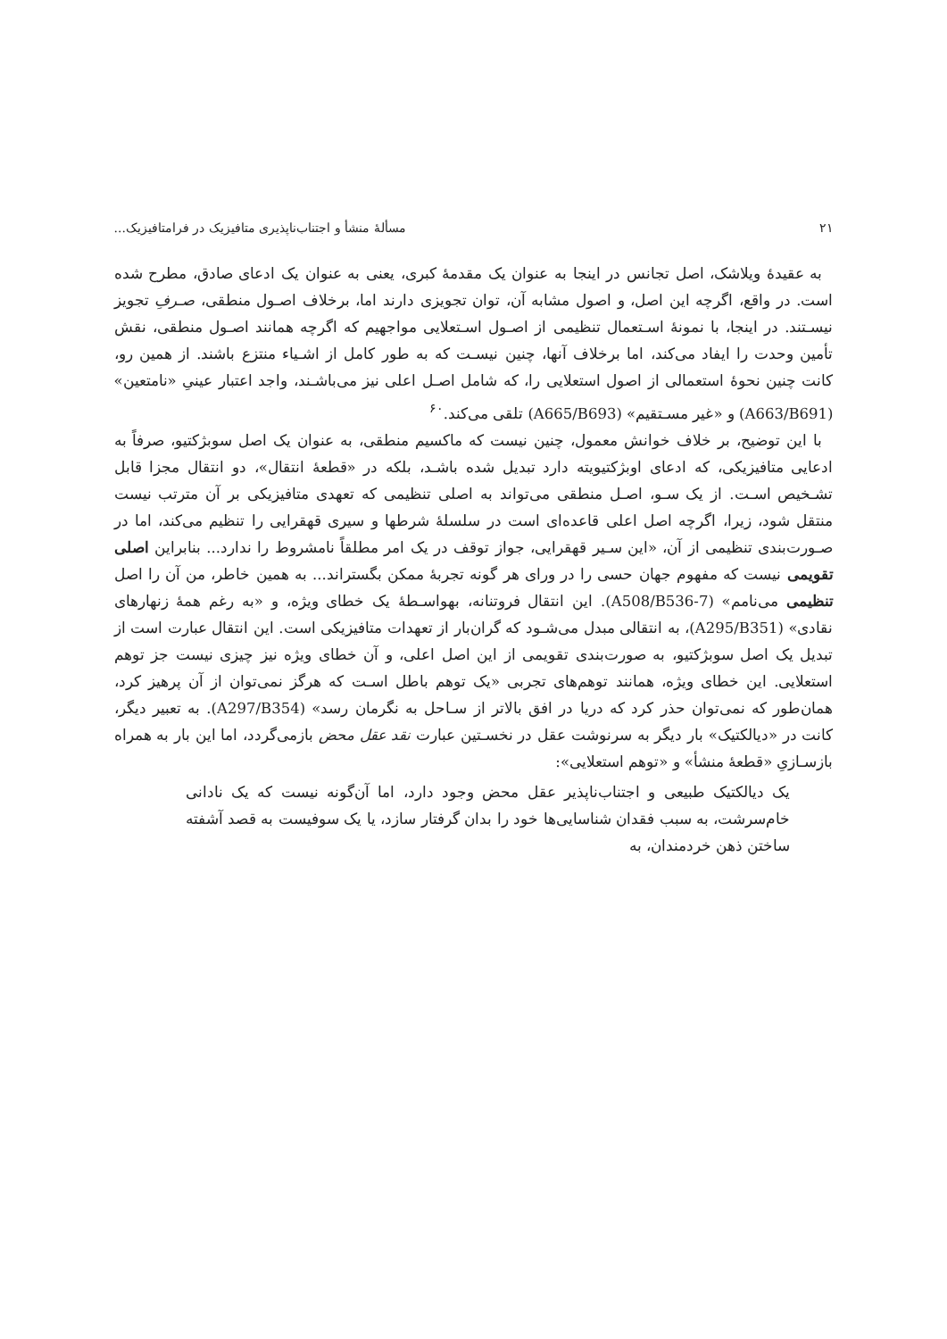۲۱ مسألهٔ منشأ و اجتناب‌ناپذیری متافیزیک در فرامتافیزیک...
به عقیدهٔ ویلاشک، اصل تجانس در اینجا به عنوان یک مقدمهٔ کبری، یعنی به عنوان یک ادعای صادق، مطرح شده است. در واقع، اگرچه این اصل، و اصول مشابه آن، توان تجویزی دارند اما، برخلاف اصـول منطقی، صـرفِ تجویز نیسـتند. در اینجا، با نمونهٔ اسـتعمال تنظیمی از اصـول اسـتعلایی مواجهیم که اگرچه همانند اصـول منطقی، نقش تأمین وحدت را ایفاد می‌کند، اما برخلاف آنها، چنین نیسـت که به طور کامل از اشـیاء منتزع باشند. از همین رو، کانت چنین نحوهٔ استعمالی از اصول استعلایی را، که شامل اصـل اعلی نیز می‌باشـند، واجد اعتبار عینیِ «نامتعین» (A663/B691) و «غیر مسـتقیم» (A665/B693) تلقی می‌کند.<sup>۶۰</sup>
با این توضیح، بر خلاف خوانش معمول، چنین نیست که ماکسیم منطقی، به عنوان یک اصل سوبژکتیو، صرفاً به ادعایی متافیزیکی، که ادعای اوبژکتیویته دارد تبدیل شده باشـد، بلکه در «قطعهٔ انتقال»، دو انتقال مجزا قابل تشـخیص اسـت. از یک سـو، اصـل منطقی می‌تواند به اصلی تنظیمی که تعهدی متافیزیکی بر آن مترتب نیست منتقل شود، زیرا، اگرچه اصل اعلی قاعده‌ای است در سلسلهٔ شرطها و سیری قهقرایی را تنظیم می‌کند، اما در صـورت‌بندی تنظیمی از آن، «این سـیر قهقرایی، جواز توقف در یک امر مطلقاً نامشروط را ندارد... بنابراین اصلی تقویمی نیست که مفهوم جهان حسی را در ورای هر گونه تجربهٔ ممکن بگستراند... به همین خاطر، من آن را اصل تنظیمی می‌نامم» (A508/B536-7). این انتقال فروتنانه، بهواسـطهٔ یک خطای ویژه، و «به رغم همهٔ زنهارهای نقادی» (A295/B351)، به انتقالی مبدل می‌شـود که گران‌بار از تعهدات متافیزیکی است. این انتقال عبارت است از تبدیل یک اصل سوبژکتیو، به صورت‌بندی تقویمی از این اصل اعلی، و آن خطای ویژه نیز چیزی نیست جز توهم استعلایی. این خطای ویژه، همانند توهم‌های تجربی «یک توهم باطل اسـت که هرگز نمی‌توان از آن پرهیز کرد، همان‌طور که نمی‌توان حذر کرد که دریا در افق بالاتر از سـاحل به نگرمان رسد» (A297/B354). به تعبیر دیگر، کانت در «دیالکتیک» بار دیگر به سرنوشت عقل در نخسـتین عبارت نقد عقل محض بازمی‌گردد، اما این بار به همراه بازسـازیِ «قطعهٔ منشأ» و «توهم استعلایی»:
یک دیالکتیک طبیعی و اجتناب‌ناپذیر عقل محض وجود دارد، اما آن‌گونه نیست که یک نادانی خام‌سرشت، به سبب فقدان شناسایی‌ها خود را بدان گرفتار سازد، یا یک سوفیست به قصد آشفته ساختن ذهن خردمندان، به